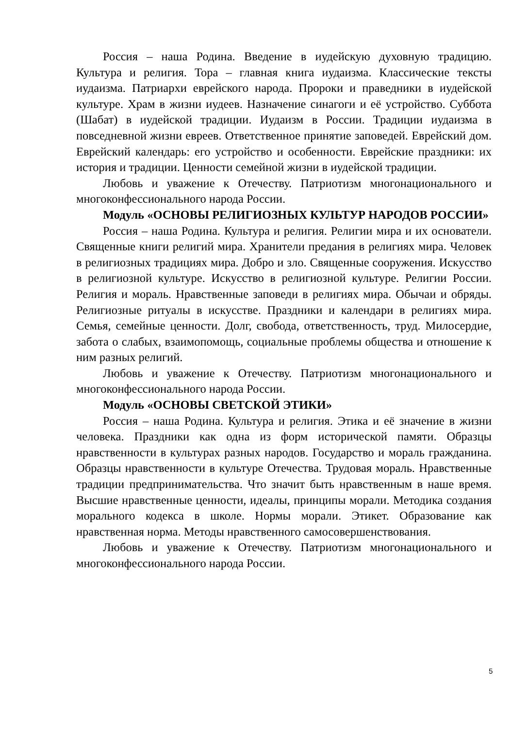Россия – наша Родина. Введение в иудейскую духовную традицию. Культура и религия. Тора – главная книга иудаизма. Классические тексты иудаизма. Патриархи еврейского народа. Пророки и праведники в иудейской культуре. Храм в жизни иудеев. Назначение синагоги и её устройство. Суббота (Шабат) в иудейской традиции. Иудаизм в России. Традиции иудаизма в повседневной жизни евреев. Ответственное принятие заповедей. Еврейский дом. Еврейский календарь: его устройство и особенности. Еврейские праздники: их история и традиции. Ценности семейной жизни в иудейской традиции.
Любовь и уважение к Отечеству. Патриотизм многонационального и многоконфессионального народа России.
Модуль «ОСНОВЫ РЕЛИГИОЗНЫХ КУЛЬТУР НАРОДОВ РОССИИ»
Россия – наша Родина. Культура и религия. Религии мира и их основатели. Священные книги религий мира. Хранители предания в религиях мира. Человек в религиозных традициях мира. Добро и зло. Священные сооружения. Искусство в религиозной культуре. Искусство в религиозной культуре. Религии России. Религия и мораль. Нравственные заповеди в религиях мира. Обычаи и обряды. Религиозные ритуалы в искусстве. Праздники и календари в религиях мира. Семья, семейные ценности. Долг, свобода, ответственность, труд. Милосердие, забота о слабых, взаимопомощь, социальные проблемы общества и отношение к ним разных религий.
Любовь и уважение к Отечеству. Патриотизм многонационального и многоконфессионального народа России.
Модуль «ОСНОВЫ СВЕТСКОЙ ЭТИКИ»
Россия – наша Родина. Культура и религия. Этика и её значение в жизни человека. Праздники как одна из форм исторической памяти. Образцы нравственности в культурах разных народов. Государство и мораль гражданина. Образцы нравственности в культуре Отечества. Трудовая мораль. Нравственные традиции предпринимательства. Что значит быть нравственным в наше время. Высшие нравственные ценности, идеалы, принципы морали. Методика создания морального кодекса в школе. Нормы морали. Этикет. Образование как нравственная норма. Методы нравственного самосовершенствования.
Любовь и уважение к Отечеству. Патриотизм многонационального и многоконфессионального народа России.
5